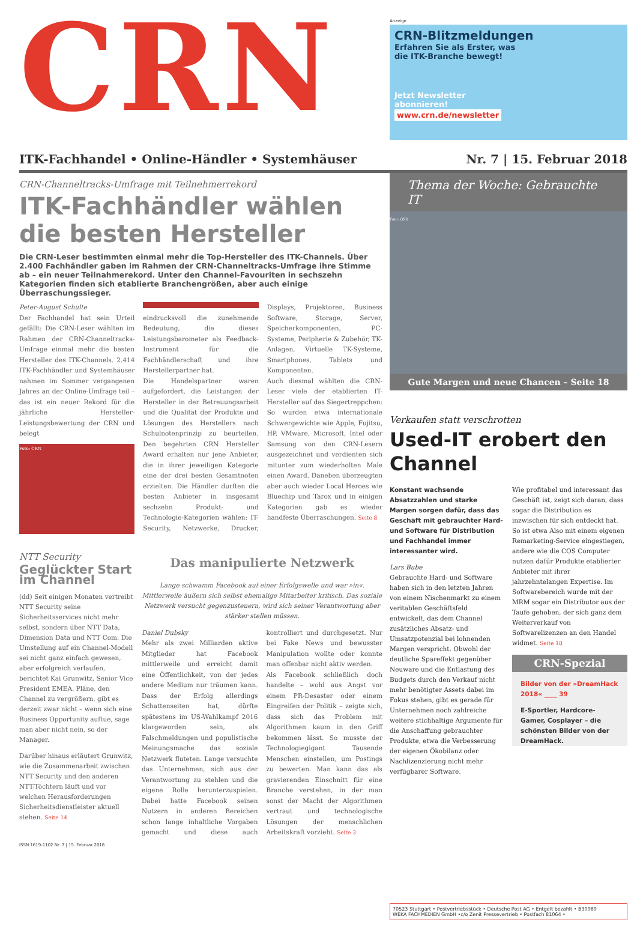CRN
Anzeige
CRN-Blitzmeldungen
Erfahren Sie als Erster, was
die ITK-Branche bewegt!
Jetzt Newsletter
abonnieren!
www.crn.de/newsletter
ITK-Fachhandel • Online-Händler • Systemhäuser Nr. 7 | 15. Februar 2018
CRN-Channeltracks-Umfrage mit Teilnehmerrekord
ITK-Fachhändler wählen die besten Hersteller
Die CRN-Leser bestimmten einmal mehr die Top-Hersteller des ITK-Channels. Über 2.400 Fachhändler gaben im Rahmen der CRN-Channeltracks-Umfrage ihre Stimme ab – ein neuer Teilnahmerekord. Unter den Channel-Favouriten in sechszehn Kategorien finden sich etablierte Branchengrößen, aber auch einige Überraschungssieger.
Peter-August Schulte
Der Fachhandel hat sein Urteil gefällt: Die CRN-Leser wählten im Rahmen der CRN-Channeltracks-Umfrage einmal mehr die besten Hersteller des ITK-Channels. 2.414 ITK-Fachhändler und Systemhäuser nahmen im Sommer vergangenen Jahres an der Online-Umfrage teil – das ist ein neuer Rekord für die jährliche Hersteller-Leistungsbewertung der CRN und belegt
Foto: CRN
eindrucksvoll die zunehmende Bedeutung, die dieses Leistungsbarometer als Feedback-Instrument für die Fachhändlerschaft und ihre Herstellerpartner hat.
Die Handelspartner waren aufgefordert, die Leistungen der Hersteller in der Betreuungsarbeit und die Qualität der Produkte und Lösungen des Herstellers nach Schulnotenprinzip zu beurteilen. Den begehrten CRN Hersteller Award erhalten nur jene Anbieter, die in ihrer jeweiligen Kategorie eine der drei besten Gesamtnoten erzielten. Die Händler durften die besten Anbieter in insgesamt sechzehn Produkt- und Technologie-Kategorien wählen: IT-Security, Netzwerke, Drucker, Displays, Projektoren, Business Software, Storage, Server, Speicherkomponenten, PC-Systeme, Peripherie & Zubehör, TK-Anlagen, Virtuelle TK-Systeme, Smartphones, Tablets und Komponenten.
Auch diesmal wählten die CRN-Leser viele der etablierten IT-Hersteller auf das Siegertreppchen: So wurden etwa internationale Schwergewichte wie Apple, Fujitsu, HP, VMware, Microsoft, Intel oder Samsung von den CRN-Lesern ausgezeichnet und verdienten sich mitunter zum wiederholten Male einen Award. Daneben überzeugten aber auch wieder Local Heroes wie Bluechip und Tarox und in einigen Kategorien gab es wieder handfeste Überraschungen. Seite 8
NTT Security
Geglückter Start im Channel
(dd) Seit einigen Monaten vertreibt NTT Security seine Sicherheitsservices nicht mehr selbst, sondern über NTT Data, Dimension Data und NTT Com. Die Umstellung auf ein Channel-Modell sei nicht ganz einfach gewesen, aber erfolgreich verlaufen, berichtet Kai Grunwitz, Senior Vice President EMEA. Pläne, den Channel zu vergrößern, gibt es derzeit zwar nicht – wenn sich eine Business Opportunity auftue, sage man aber nicht nein, so der Manager.
Darüber hinaus erläutert Grunwitz, wie die Zusammenarbeit zwischen NTT Security und den anderen NTT-Töchtern läuft und vor welchen Herausforderungen Sicherheitsdienstleister aktuell stehen. Seite 14
Das manipulierte Netzwerk
Lange schwamm Facebook auf einer Erfolgswelle und war »in«. Mittlerweile äußern sich selbst ehemalige Mitarbeiter kritisch. Das soziale Netzwerk versucht gegenzusteuern, wird sich seiner Verantwortung aber stärker stellen müssen.
Daniel Dubsky
Mehr als zwei Milliarden aktive Mitglieder hat Facebook mittlerweile und erreicht damit eine Öffentlichkeit, von der jedes andere Medium nur träumen kann. Dass der Erfolg allerdings Schattenseiten hat, dürfte spätestens im US-Wahlkampf 2016 klargeworden sein, als Falschmeldungen und populistische Meinungsmache das soziale Netzwerk fluteten. Lange versuchte das Unternehmen, sich aus der Verantwortung zu stehlen und die eigene Rolle herunterzuspielen. Dabei hatte Facebook seinen Nutzern in anderen Bereichen schon lange inhaltliche Vorgaben gemacht und diese auch kontrolliert und durchgesetzt. Nur bei Fake News und bewusster Manipulation wollte oder konnte man offenbar nicht aktiv werden.
Als Facebook schließlich doch handelte – wohl aus Angst vor einem PR-Desaster oder einem Eingreifen der Politik – zeigte sich, dass sich das Problem mit Algorithmen kaum in den Griff bekommen lässt. So musste der Technologiegigant Tausende Menschen einstellen, um Postings zu bewerten. Man kann das als gravierenden Einschnitt für eine Branche verstehen, in der man sonst der Macht der Algorithmen vertraut und technologische Lösungen der menschlichen Arbeitskraft vorzieht. Seite 3
ISSN 1619-1102 Nr. 7 | 15. Februar 2018
Thema der Woche: Gebrauchte IT
Foto: GSD
Gute Margen und neue Chancen – Seite 18
Verkaufen statt verschrotten
Used-IT erobert den Channel
Konstant wachsende Absatzzahlen und starke Margen sorgen dafür, dass das Geschäft mit gebrauchter Hard- und Software für Distribution und Fachhandel immer interessanter wird.
Lars Bube
Gebrauchte Hard- und Software haben sich in den letzten Jahren von einem Nischenmarkt zu einem veritablen Geschäftsfeld entwickelt, das dem Channel zusätzliches Absatz- und Umsatzpotenzial bei lohnenden Margen verspricht. Obwohl der deutliche Spareffekt gegenüber Neuware und die Entlastung des Budgets durch den Verkauf nicht mehr benötigter Assets dabei im Fokus stehen, gibt es gerade für Unternehmen noch zahlreiche weitere stichhaltige Argumente für die Anschaffung gebrauchter Produkte, etwa die Verbesserung der eigenen Ökobilanz oder Nachlizenzierung nicht mehr verfügbarer Software.
Wie profitabel und interessant das Geschäft ist, zeigt sich daran, dass sogar die Distribution es inzwischen für sich entdeckt hat. So ist etwa Also mit einem eigenen Remarketing-Service eingestiegen, andere wie die COS Computer nutzen dafür Produkte etablierter Anbieter mit ihrer jahrzehntelangen Expertise. Im Softwarebereich wurde mit der MRM sogar ein Distributor aus der Taufe gehoben, der sich ganz dem Weiterverkauf von Softwarelizenzen an den Handel widmet. Seite 18
CRN-Spezial
Bilder von der »DreamHack 2018« ____ 39
E-Sportler, Hardcore-Gamer, Cosplayer – die schönsten Bilder von der DreamHack.
70523 Stuttgart • Postvertriebsstück • Deutsche Post AG • Entgelt bezahlt • B30989
WEKA FACHMEDIEN GmbH •c/o Zenit Pressevertrieb • Postfach 81064 •